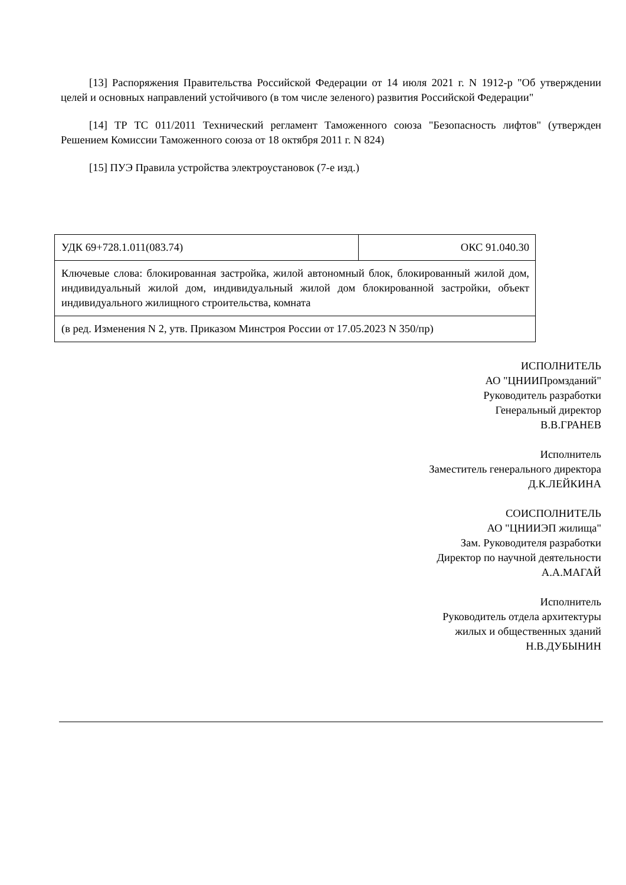[13] Распоряжения Правительства Российской Федерации от 14 июля 2021 г. N 1912-р "Об утверждении целей и основных направлений устойчивого (в том числе зеленого) развития Российской Федерации"
[14] ТР ТС 011/2011 Технический регламент Таможенного союза "Безопасность лифтов" (утвержден Решением Комиссии Таможенного союза от 18 октября 2011 г. N 824)
[15] ПУЭ Правила устройства электроустановок (7-е изд.)
| УДК 69+728.1.011(083.74) | ОКС 91.040.30 |
| Ключевые слова: блокированная застройка, жилой автономный блок, блокированный жилой дом, индивидуальный жилой дом, индивидуальный жилой дом блокированной застройки, объект индивидуального жилищного строительства, комната | |
| (в ред. Изменения N 2, утв. Приказом Минстроя России от 17.05.2023 N 350/пр) | |
ИСПОЛНИТЕЛЬ
АО "ЦНИИПромзданий"
Руководитель разработки
Генеральный директор
В.В.ГРАНЕВ
Исполнитель
Заместитель генерального директора
Д.К.ЛЕЙКИНА
СОИСПОЛНИТЕЛЬ
АО "ЦНИИЭП жилища"
Зам. Руководителя разработки
Директор по научной деятельности
А.А.МАГАЙ
Исполнитель
Руководитель отдела архитектуры
жилых и общественных зданий
Н.В.ДУБЫНИН